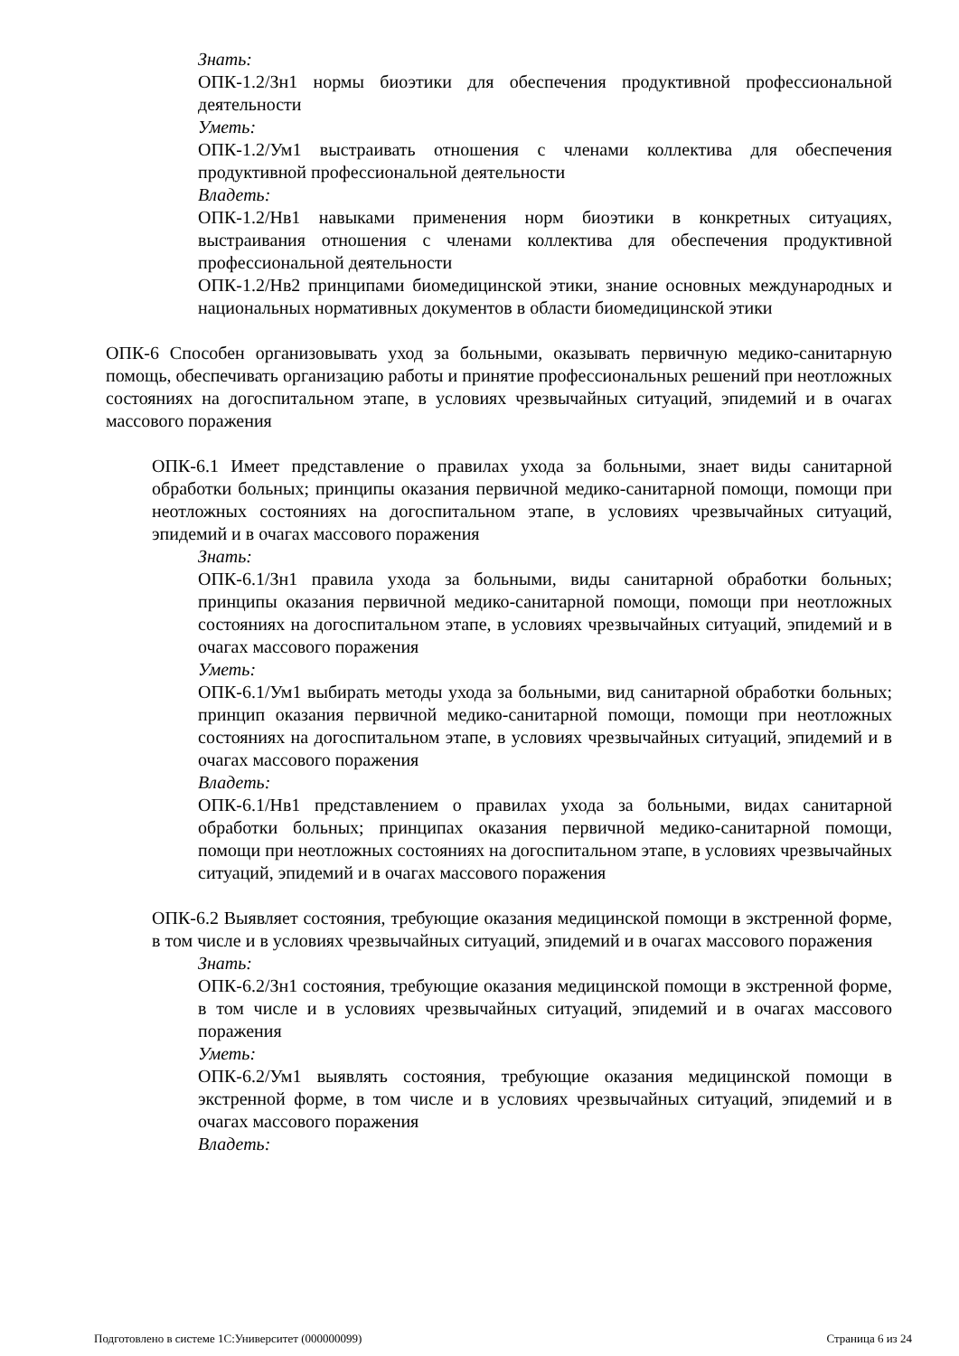Знать:
ОПК-1.2/Зн1 нормы биоэтики для обеспечения продуктивной профессиональной деятельности
Уметь:
ОПК-1.2/Ум1 выстраивать отношения с членами коллектива для обеспечения продуктивной профессиональной деятельности
Владеть:
ОПК-1.2/Нв1 навыками применения норм биоэтики в конкретных ситуациях, выстраивания отношения с членами коллектива для обеспечения продуктивной профессиональной деятельности
ОПК-1.2/Нв2 принципами биомедицинской этики, знание основных международных и национальных нормативных документов в области биомедицинской этики
ОПК-6 Способен организовывать уход за больными, оказывать первичную медико-санитарную помощь, обеспечивать организацию работы и принятие профессиональных решений при неотложных состояниях на догоспитальном этапе, в условиях чрезвычайных ситуаций, эпидемий и в очагах массового поражения
ОПК-6.1 Имеет представление о правилах ухода за больными, знает виды санитарной обработки больных; принципы оказания первичной медико-санитарной помощи, помощи при неотложных состояниях на догоспитальном этапе, в условиях чрезвычайных ситуаций, эпидемий и в очагах массового поражения
Знать:
ОПК-6.1/Зн1 правила ухода за больными, виды санитарной обработки больных; принципы оказания первичной медико-санитарной помощи, помощи при неотложных состояниях на догоспитальном этапе, в условиях чрезвычайных ситуаций, эпидемий и в очагах массового поражения
Уметь:
ОПК-6.1/Ум1 выбирать методы ухода за больными, вид санитарной обработки больных; принцип оказания первичной медико-санитарной помощи, помощи при неотложных состояниях на догоспитальном этапе, в условиях чрезвычайных ситуаций, эпидемий и в очагах массового поражения
Владеть:
ОПК-6.1/Нв1 представлением о правилах ухода за больными, видах санитарной обработки больных; принципах оказания первичной медико-санитарной помощи, помощи при неотложных состояниях на догоспитальном этапе, в условиях чрезвычайных ситуаций, эпидемий и в очагах массового поражения
ОПК-6.2 Выявляет состояния, требующие оказания медицинской помощи в экстренной форме, в том числе и в условиях чрезвычайных ситуаций, эпидемий и в очагах массового поражения
Знать:
ОПК-6.2/Зн1 состояния, требующие оказания медицинской помощи в экстренной форме, в том числе и в условиях чрезвычайных ситуаций, эпидемий и в очагах массового поражения
Уметь:
ОПК-6.2/Ум1 выявлять состояния, требующие оказания медицинской помощи в экстренной форме, в том числе и в условиях чрезвычайных ситуаций, эпидемий и в очагах массового поражения
Владеть:
Подготовлено в системе 1С:Университет (000000099) Страница 6 из 24